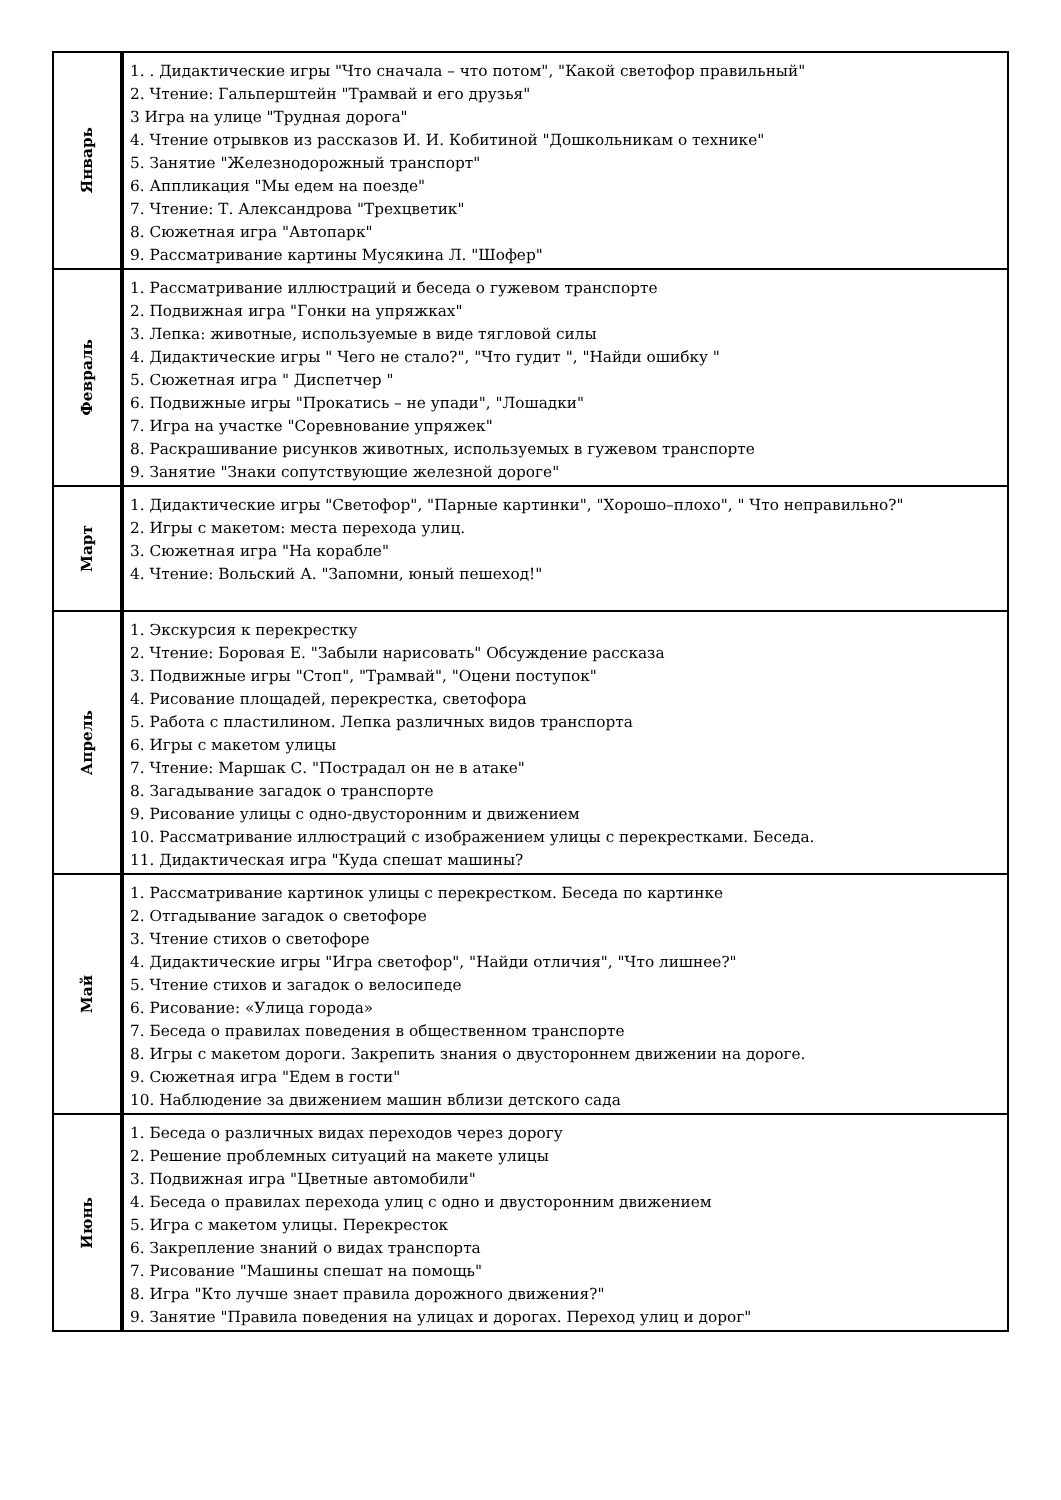| Январь | 1. . Дидактические игры "Что сначала – что потом", "Какой светофор правильный" 2. Чтение: Гальперштейн "Трамвай и его друзья" 3 Игра на улице "Трудная дорога" 4. Чтение отрывков из рассказов И. И. Кобитиной "Дошкольникам о технике" 5. Занятие "Железнодорожный транспорт" 6. Аппликация "Мы едем на поезде" 7. Чтение: Т. Александрова "Трехцветик" 8. Сюжетная игра "Автопарк" 9. Рассматривание картины Мусякина Л. "Шофер" |
| Февраль | 1. Рассматривание иллюстраций и беседа о гужевом транспорте 2. Подвижная игра "Гонки на упряжках" 3. Лепка: животные, используемые в виде тягловой силы 4. Дидактические игры " Чего не стало?", "Что гудит ", "Найди ошибку " 5. Сюжетная игра " Диспетчер " 6. Подвижные игры "Прокатись – не упади", "Лошадки" 7. Игра на участке "Соревнование упряжек" 8. Раскрашивание рисунков животных, используемых в гужевом транспорте 9. Занятие "Знаки сопутствующие железной дороге" |
| Март | 1. Дидактические игры "Светофор", "Парные картинки", "Хорошо–плохо", " Что неправильно?" 2. Игры с макетом: места перехода улиц. 3. Сюжетная игра "На корабле" 4. Чтение: Вольский А. "Запомни, юный пешеход!" |
| Апрель | 1. Экскурсия к перекрестку 2. Чтение: Боровая Е. "Забыли нарисовать" Обсуждение рассказа 3. Подвижные игры "Стоп", "Трамвай", "Оцени поступок" 4. Рисование площадей, перекрестка, светофора 5. Работа с пластилином. Лепка различных видов транспорта 6. Игры с макетом улицы 7. Чтение: Маршак С. "Пострадал он не в атаке" 8. Загадывание загадок о транспорте 9. Рисование улицы с одно-двусторонним и движением 10. Рассматривание иллюстраций с изображением улицы с перекрестками. Беседа. 11. Дидактическая игра "Куда спешат машины? |
| Май | 1. Рассматривание картинок улицы с перекрестком. Беседа по картинке 2. Отгадывание загадок о светофоре 3. Чтение стихов о светофоре 4. Дидактические игры "Игра светофор", "Найди отличия", "Что лишнее?" 5. Чтение стихов и загадок о велосипеде 6. Рисование: «Улица города» 7. Беседа о правилах поведения в общественном транспорте 8. Игры с макетом дороги. Закрепить знания о двустороннем движении на дороге. 9. Сюжетная игра "Едем в гости" 10. Наблюдение за движением машин вблизи детского сада |
| Июнь | 1. Беседа о различных видах переходов через дорогу 2. Решение проблемных ситуаций на макете улицы 3. Подвижная игра "Цветные автомобили" 4. Беседа о правилах перехода улиц с одно и двусторонним движением 5. Игра с макетом улицы. Перекресток 6. Закрепление знаний о видах транспорта 7. Рисование "Машины спешат на помощь" 8. Игра "Кто лучше знает правила дорожного движения?" 9. Занятие "Правила поведения на улицах и дорогах. Переход улиц и дорог" |